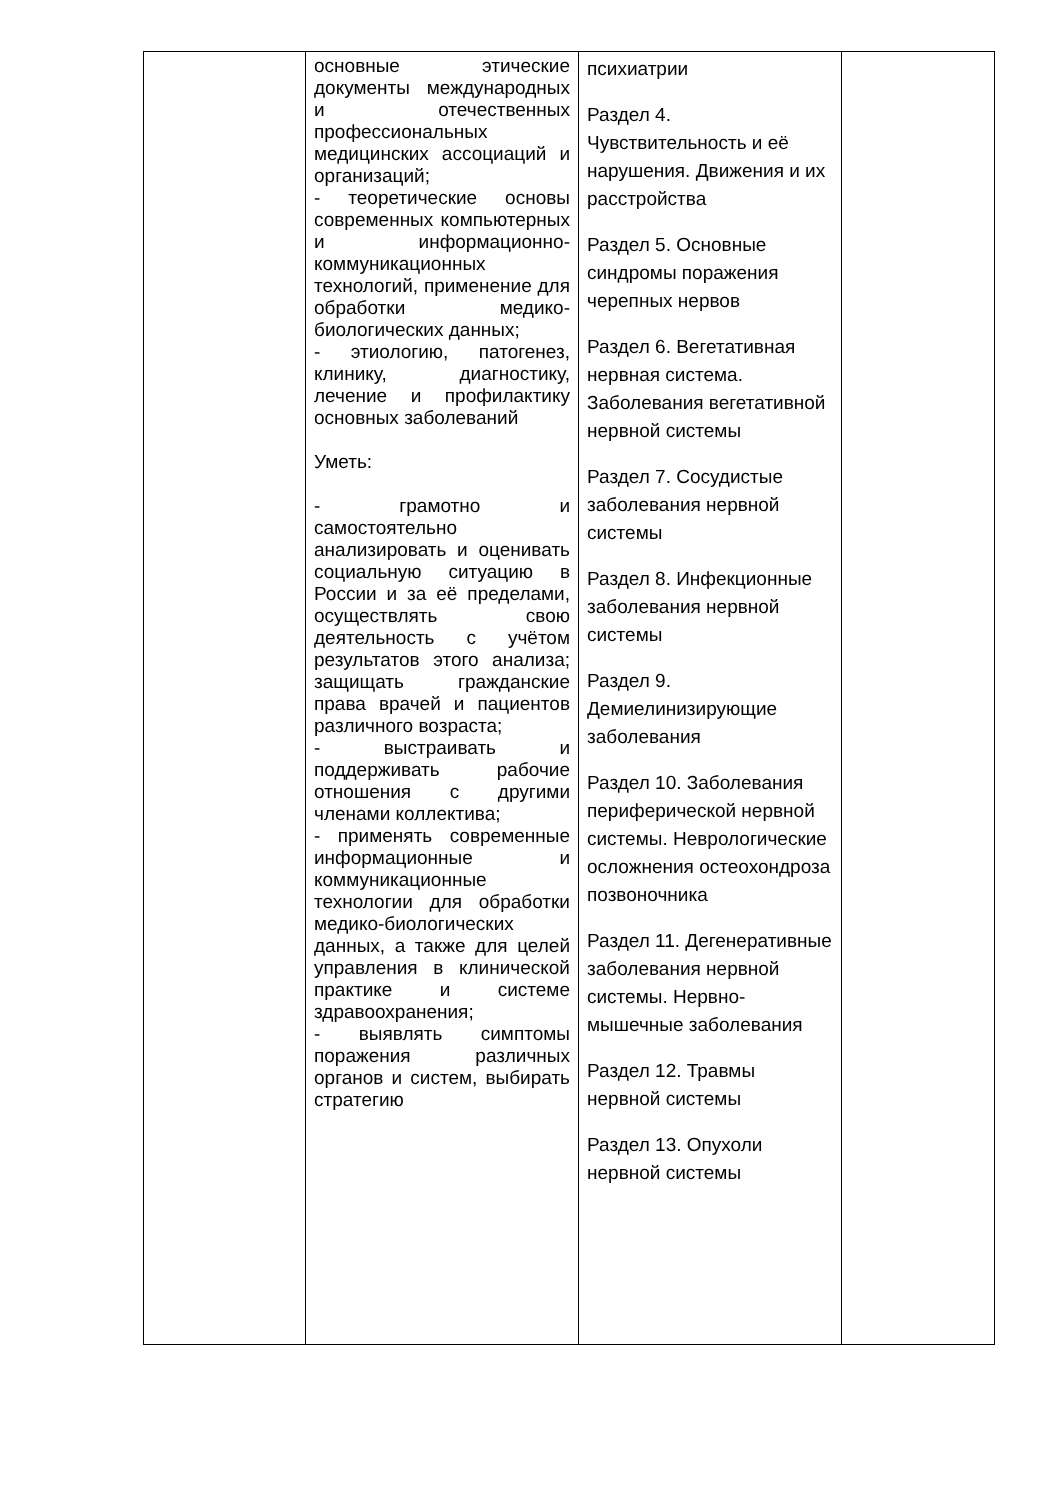| | основные этические документы международных и отечественных профессиональных медицинских ассоциаций и организаций; - теоретические основы современных компьютерных и информационно-коммуникационных технологий, применение для обработки медико-биологических данных; - этиологию, патогенез, клинику, диагностику, лечение и профилактику основных заболеваний Уметь: - грамотно и самостоятельно анализировать и оценивать социальную ситуацию в России и за её пределами, осуществлять свою деятельность с учётом результатов этого анализа; защищать гражданские права врачей и пациентов различного возраста; - выстраивать и поддерживать рабочие отношения с другими членами коллектива; - применять современные информационные и коммуникационные технологии для обработки медико-биологических данных, а также для целей управления в клинической практике и системе здравоохранения; - выявлять симптомы поражения различных органов и систем, выбирать стратегию | психиатрии Раздел 4. Чувствительность и её нарушения. Движения и их расстройства Раздел 5. Основные синдромы поражения черепных нервов Раздел 6. Вегетативная нервная система. Заболевания вегетативной нервной системы Раздел 7. Сосудистые заболевания нервной системы Раздел 8. Инфекционные заболевания нервной системы Раздел 9. Демиелинизирующие заболевания Раздел 10. Заболевания периферической нервной системы. Неврологические осложнения остеохондроза позвоночника Раздел 11. Дегенеративные заболевания нервной системы. Нервно-мышечные заболевания Раздел 12. Травмы нервной системы Раздел 13. Опухоли нервной системы | |